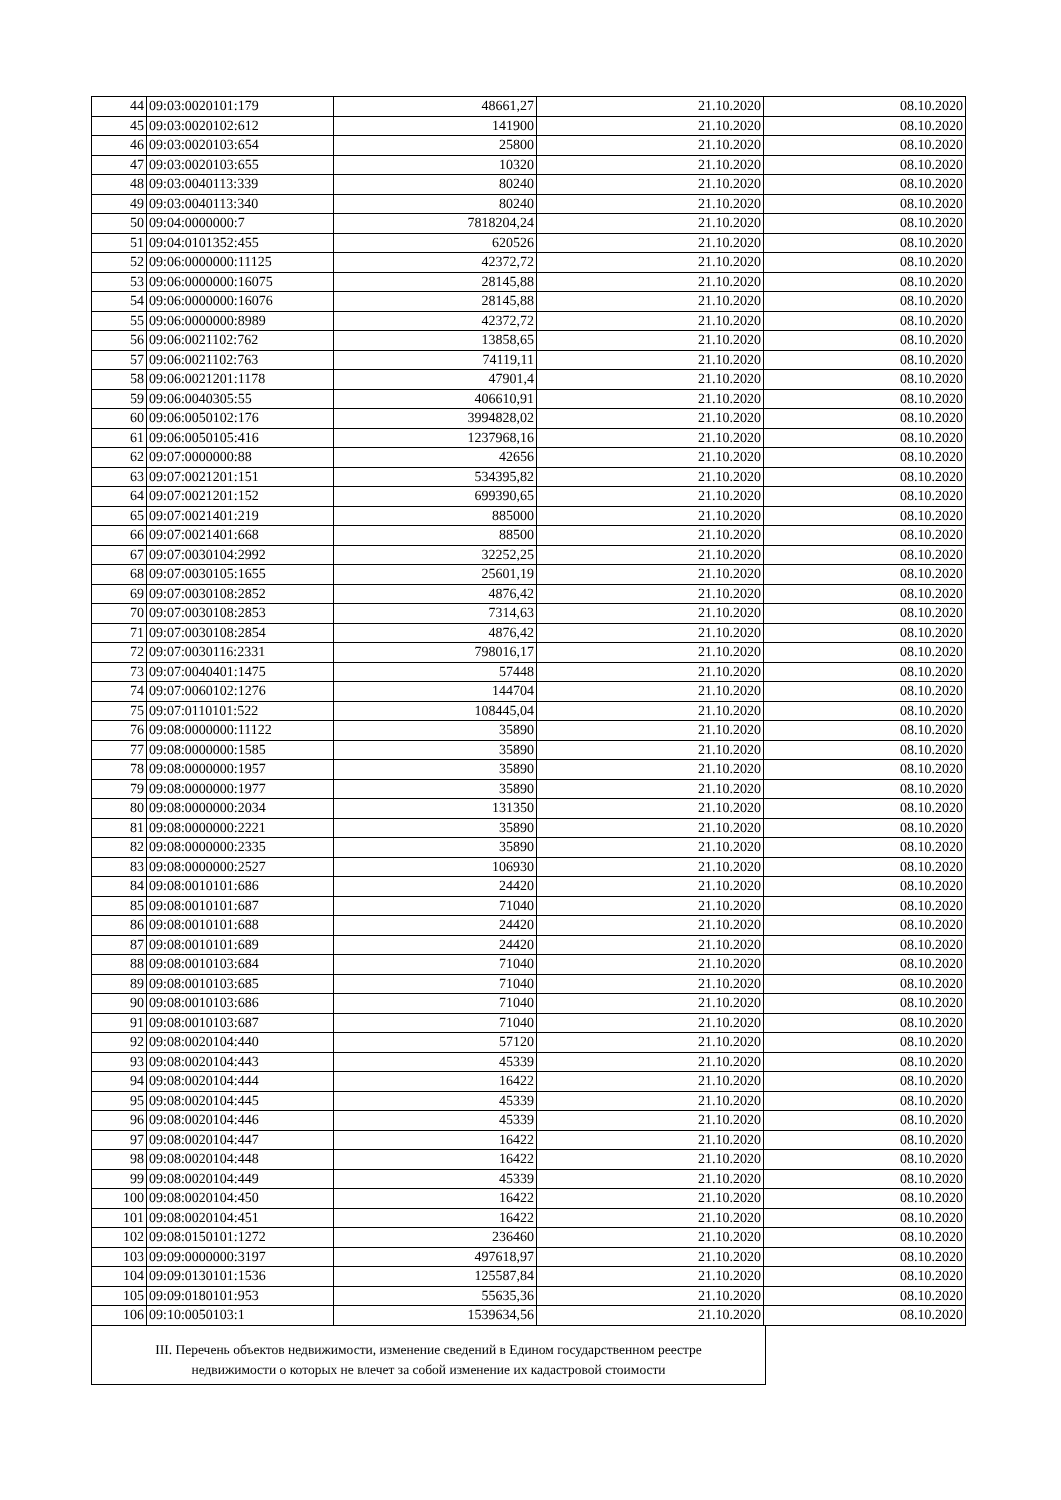| 44 | 09:03:0020101:179 | 48661,27 | 21.10.2020 | 08.10.2020 |
| 45 | 09:03:0020102:612 | 141900 | 21.10.2020 | 08.10.2020 |
| 46 | 09:03:0020103:654 | 25800 | 21.10.2020 | 08.10.2020 |
| 47 | 09:03:0020103:655 | 10320 | 21.10.2020 | 08.10.2020 |
| 48 | 09:03:0040113:339 | 80240 | 21.10.2020 | 08.10.2020 |
| 49 | 09:03:0040113:340 | 80240 | 21.10.2020 | 08.10.2020 |
| 50 | 09:04:0000000:7 | 7818204,24 | 21.10.2020 | 08.10.2020 |
| 51 | 09:04:0101352:455 | 620526 | 21.10.2020 | 08.10.2020 |
| 52 | 09:06:0000000:11125 | 42372,72 | 21.10.2020 | 08.10.2020 |
| 53 | 09:06:0000000:16075 | 28145,88 | 21.10.2020 | 08.10.2020 |
| 54 | 09:06:0000000:16076 | 28145,88 | 21.10.2020 | 08.10.2020 |
| 55 | 09:06:0000000:8989 | 42372,72 | 21.10.2020 | 08.10.2020 |
| 56 | 09:06:0021102:762 | 13858,65 | 21.10.2020 | 08.10.2020 |
| 57 | 09:06:0021102:763 | 74119,11 | 21.10.2020 | 08.10.2020 |
| 58 | 09:06:0021201:1178 | 47901,4 | 21.10.2020 | 08.10.2020 |
| 59 | 09:06:0040305:55 | 406610,91 | 21.10.2020 | 08.10.2020 |
| 60 | 09:06:0050102:176 | 3994828,02 | 21.10.2020 | 08.10.2020 |
| 61 | 09:06:0050105:416 | 1237968,16 | 21.10.2020 | 08.10.2020 |
| 62 | 09:07:0000000:88 | 42656 | 21.10.2020 | 08.10.2020 |
| 63 | 09:07:0021201:151 | 534395,82 | 21.10.2020 | 08.10.2020 |
| 64 | 09:07:0021201:152 | 699390,65 | 21.10.2020 | 08.10.2020 |
| 65 | 09:07:0021401:219 | 885000 | 21.10.2020 | 08.10.2020 |
| 66 | 09:07:0021401:668 | 88500 | 21.10.2020 | 08.10.2020 |
| 67 | 09:07:0030104:2992 | 32252,25 | 21.10.2020 | 08.10.2020 |
| 68 | 09:07:0030105:1655 | 25601,19 | 21.10.2020 | 08.10.2020 |
| 69 | 09:07:0030108:2852 | 4876,42 | 21.10.2020 | 08.10.2020 |
| 70 | 09:07:0030108:2853 | 7314,63 | 21.10.2020 | 08.10.2020 |
| 71 | 09:07:0030108:2854 | 4876,42 | 21.10.2020 | 08.10.2020 |
| 72 | 09:07:0030116:2331 | 798016,17 | 21.10.2020 | 08.10.2020 |
| 73 | 09:07:0040401:1475 | 57448 | 21.10.2020 | 08.10.2020 |
| 74 | 09:07:0060102:1276 | 144704 | 21.10.2020 | 08.10.2020 |
| 75 | 09:07:0110101:522 | 108445,04 | 21.10.2020 | 08.10.2020 |
| 76 | 09:08:0000000:11122 | 35890 | 21.10.2020 | 08.10.2020 |
| 77 | 09:08:0000000:1585 | 35890 | 21.10.2020 | 08.10.2020 |
| 78 | 09:08:0000000:1957 | 35890 | 21.10.2020 | 08.10.2020 |
| 79 | 09:08:0000000:1977 | 35890 | 21.10.2020 | 08.10.2020 |
| 80 | 09:08:0000000:2034 | 131350 | 21.10.2020 | 08.10.2020 |
| 81 | 09:08:0000000:2221 | 35890 | 21.10.2020 | 08.10.2020 |
| 82 | 09:08:0000000:2335 | 35890 | 21.10.2020 | 08.10.2020 |
| 83 | 09:08:0000000:2527 | 106930 | 21.10.2020 | 08.10.2020 |
| 84 | 09:08:0010101:686 | 24420 | 21.10.2020 | 08.10.2020 |
| 85 | 09:08:0010101:687 | 71040 | 21.10.2020 | 08.10.2020 |
| 86 | 09:08:0010101:688 | 24420 | 21.10.2020 | 08.10.2020 |
| 87 | 09:08:0010101:689 | 24420 | 21.10.2020 | 08.10.2020 |
| 88 | 09:08:0010103:684 | 71040 | 21.10.2020 | 08.10.2020 |
| 89 | 09:08:0010103:685 | 71040 | 21.10.2020 | 08.10.2020 |
| 90 | 09:08:0010103:686 | 71040 | 21.10.2020 | 08.10.2020 |
| 91 | 09:08:0010103:687 | 71040 | 21.10.2020 | 08.10.2020 |
| 92 | 09:08:0020104:440 | 57120 | 21.10.2020 | 08.10.2020 |
| 93 | 09:08:0020104:443 | 45339 | 21.10.2020 | 08.10.2020 |
| 94 | 09:08:0020104:444 | 16422 | 21.10.2020 | 08.10.2020 |
| 95 | 09:08:0020104:445 | 45339 | 21.10.2020 | 08.10.2020 |
| 96 | 09:08:0020104:446 | 45339 | 21.10.2020 | 08.10.2020 |
| 97 | 09:08:0020104:447 | 16422 | 21.10.2020 | 08.10.2020 |
| 98 | 09:08:0020104:448 | 16422 | 21.10.2020 | 08.10.2020 |
| 99 | 09:08:0020104:449 | 45339 | 21.10.2020 | 08.10.2020 |
| 100 | 09:08:0020104:450 | 16422 | 21.10.2020 | 08.10.2020 |
| 101 | 09:08:0020104:451 | 16422 | 21.10.2020 | 08.10.2020 |
| 102 | 09:08:0150101:1272 | 236460 | 21.10.2020 | 08.10.2020 |
| 103 | 09:09:0000000:3197 | 497618,97 | 21.10.2020 | 08.10.2020 |
| 104 | 09:09:0130101:1536 | 125587,84 | 21.10.2020 | 08.10.2020 |
| 105 | 09:09:0180101:953 | 55635,36 | 21.10.2020 | 08.10.2020 |
| 106 | 09:10:0050103:1 | 1539634,56 | 21.10.2020 | 08.10.2020 |
III. Перечень объектов недвижимости, изменение сведений в Едином государственном реестре
недвижимости о которых не влечет за собой изменение их кадастровой стоимости